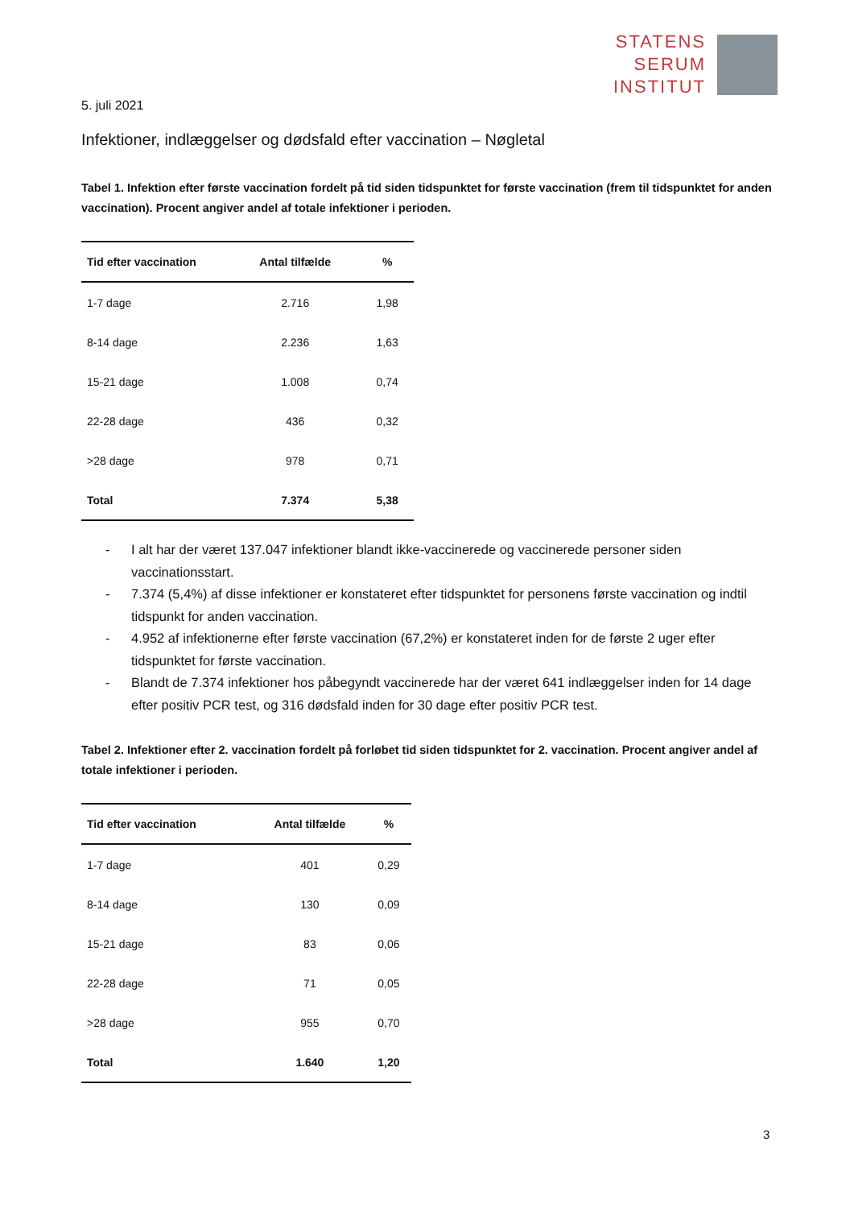STATENS
SERUM
INSTITUT
5. juli 2021
Infektioner, indlæggelser og dødsfald efter vaccination – Nøgletal
Tabel 1. Infektion efter første vaccination fordelt på tid siden tidspunktet for første vaccination (frem til tidspunktet for anden vaccination). Procent angiver andel af totale infektioner i perioden.
| Tid efter vaccination | Antal tilfælde | % |
| --- | --- | --- |
| 1-7 dage | 2.716 | 1,98 |
| 8-14 dage | 2.236 | 1,63 |
| 15-21 dage | 1.008 | 0,74 |
| 22-28 dage | 436 | 0,32 |
| >28 dage | 978 | 0,71 |
| Total | 7.374 | 5,38 |
- I alt har der været 137.047 infektioner blandt ikke-vaccinerede og vaccinerede personer siden vaccinationsstart.
- 7.374 (5,4%) af disse infektioner er konstateret efter tidspunktet for personens første vaccination og indtil tidspunkt for anden vaccination.
- 4.952 af infektionerne efter første vaccination (67,2%) er konstateret inden for de første 2 uger efter tidspunktet for første vaccination.
- Blandt de 7.374 infektioner hos påbegyndt vaccinerede har der været 641 indlæggelser inden for 14 dage efter positiv PCR test, og 316 dødsfald inden for 30 dage efter positiv PCR test.
Tabel 2. Infektioner efter 2. vaccination fordelt på forløbet tid siden tidspunktet for 2. vaccination. Procent angiver andel af totale infektioner i perioden.
| Tid efter vaccination | Antal tilfælde | % |
| --- | --- | --- |
| 1-7 dage | 401 | 0,29 |
| 8-14 dage | 130 | 0,09 |
| 15-21 dage | 83 | 0,06 |
| 22-28 dage | 71 | 0,05 |
| >28 dage | 955 | 0,70 |
| Total | 1.640 | 1,20 |
3